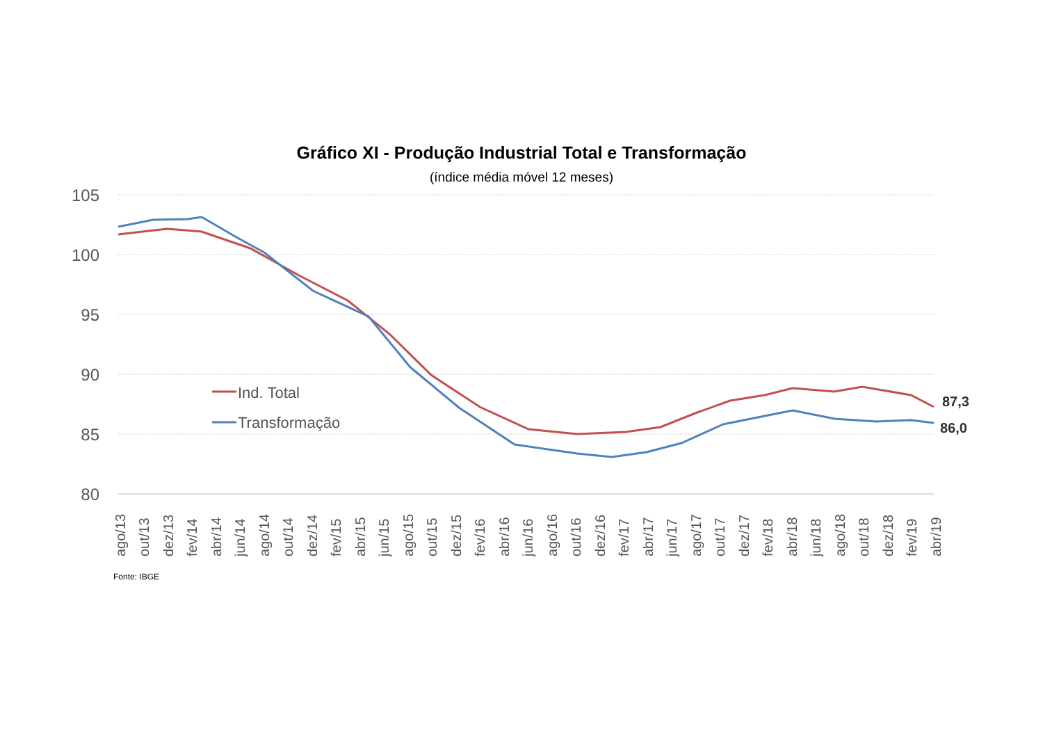Gráfico XI - Produção Industrial Total e Transformação
(índice média móvel 12 meses)
105
100
95
90
85
80
Ind. Total
Transformação
87,3
86,0
ago/13
out/13
dez/13
fev/14
abr/14
jun/14
ago/14
out/14
dez/14
fev/15
abr/15
jun/15
ago/15
out/15
dez/15
fev/16
abr/16
jun/16
ago/16
out/16
dez/16
fev/17
abr/17
jun/17
ago/17
out/17
dez/17
fev/18
abr/18
jun/18
ago/18
out/18
dez/18
fev/19
abr/19
Fonte: IBGE